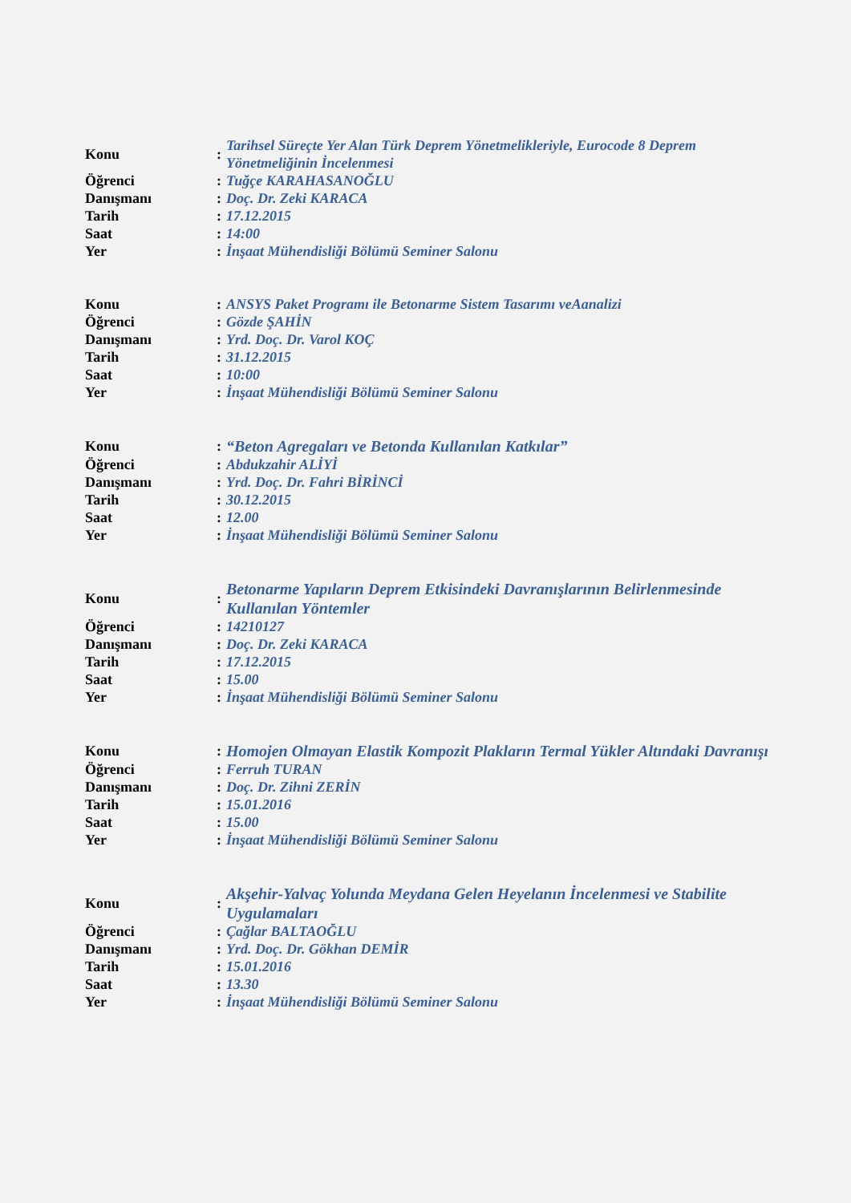| Konu | : | Tarihsel Süreçte Yer Alan Türk Deprem Yönetmelikleriyle, Eurocode 8 Deprem Yönetmeliğinin İncelenmesi |
| Öğrenci | : | Tuğçe KARAHASANOĞLU |
| Danışmanı | : | Doç. Dr. Zeki KARACA |
| Tarih | : | 17.12.2015 |
| Saat | : | 14:00 |
| Yer | : | İnşaat Mühendisliği Bölümü Seminer Salonu |
| Konu | : | ANSYS Paket Programı ile Betonarme Sistem Tasarımı veAanalizi |
| Öğrenci | : | Gözde ŞAHİN |
| Danışmanı | : | Yrd. Doç. Dr. Varol KOÇ |
| Tarih | : | 31.12.2015 |
| Saat | : | 10:00 |
| Yer | : | İnşaat Mühendisliği Bölümü Seminer Salonu |
| Konu | : | “Beton Agregaları ve Betonda Kullanılan Katkılar” |
| Öğrenci | : | Abdukzahir ALİYİ |
| Danışmanı | : | Yrd. Doç. Dr. Fahri BİRİNCİ |
| Tarih | : | 30.12.2015 |
| Saat | : | 12.00 |
| Yer | : | İnşaat Mühendisliği Bölümü Seminer Salonu |
| Konu | : | Betonarme Yapıların Deprem Etkisindeki Davranışlarının Belirlenmesinde Kullanılan Yöntemler |
| Öğrenci | : | 14210127 |
| Danışmanı | : | Doç. Dr. Zeki KARACA |
| Tarih | : | 17.12.2015 |
| Saat | : | 15.00 |
| Yer | : | İnşaat Mühendisliği Bölümü Seminer Salonu |
| Konu | : | Homojen Olmayan Elastik Kompozit Plakların Termal Yükler Altındaki Davranışı |
| Öğrenci | : | Ferruh TURAN |
| Danışmanı | : | Doç. Dr. Zihni ZERİN |
| Tarih | : | 15.01.2016 |
| Saat | : | 15.00 |
| Yer | : | İnşaat Mühendisliği Bölümü Seminer Salonu |
| Konu | : | Akşehir-Yalvaç Yolunda Meydana Gelen Heyelanın İncelenmesi ve Stabilite Uygulamaları |
| Öğrenci | : | Çağlar BALTAOĞLU |
| Danışmanı | : | Yrd. Doç. Dr. Gökhan DEMİR |
| Tarih | : | 15.01.2016 |
| Saat | : | 13.30 |
| Yer | : | İnşaat Mühendisliği Bölümü Seminer Salonu |